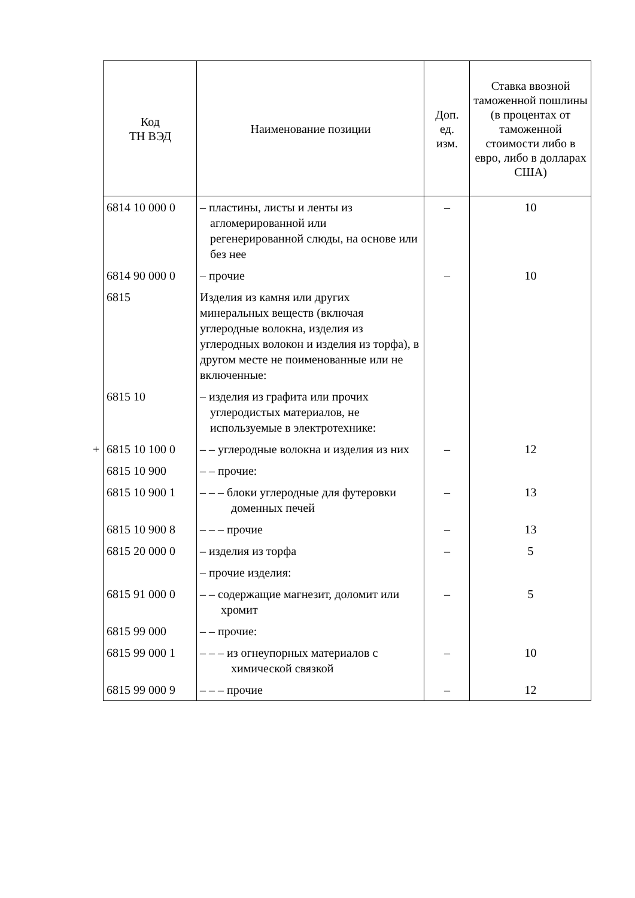| Код ТН ВЭД | Наименование позиции | Доп. ед. изм. | Ставка ввозной таможенной пошлины (в процентах от таможенной стоимости либо в евро, либо в долларах США) |
| --- | --- | --- | --- |
| 6814 10 000 0 | – пластины, листы и ленты из агломерированной или регенерированной слюды, на основе или без нее | – | 10 |
| 6814 90 000 0 | – прочие | – | 10 |
| 6815 | Изделия из камня или других минеральных веществ (включая углеродные волокна, изделия из углеродных волокон и изделия из торфа), в другом месте не поименованные или не включенные: | | |
| 6815 10 | – изделия из графита или прочих углеродистых материалов, не используемые в электротехнике: | | |
| + 6815 10 100 0 | – – углеродные волокна и изделия из них | – | 12 |
| 6815 10 900 | – – прочие: | | |
| 6815 10 900 1 | – – – блоки углеродные для футеровки доменных печей | – | 13 |
| 6815 10 900 8 | – – – прочие | – | 13 |
| 6815 20 000 0 | – изделия из торфа | – | 5 |
| | – прочие изделия: | | |
| 6815 91 000 0 | – – содержащие магнезит, доломит или хромит | – | 5 |
| 6815 99 000 | – – прочие: | | |
| 6815 99 000 1 | – – – из огнеупорных материалов с химической связкой | – | 10 |
| 6815 99 000 9 | – – – прочие | – | 12 |